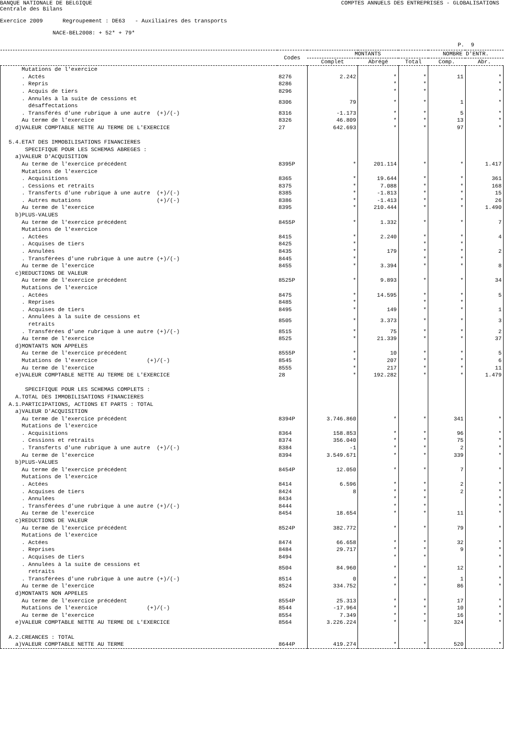BANQUE NATIONALE DE BELGIQUE COMPTES ANNUELS DES ENTREPRISES - GLOBALISATIONS
Centrale des Bilans
Exercice 2009 Regroupement : DE63 - Auxiliaires des transports
NACE-BEL2008: + 52* + 79*
P. 9
| | Codes | MONTANTS | | | NOMBRE D'ENTR. | |
| --- | --- | --- | --- | --- | --- | --- |
| | | Complet | Abrégé | Total | Comp. | Abr. |
| Mutations de l'exercice | | | | | | |
| . Actés | 8276 | 2.242 | * | * | 11 | * |
| . Repris | 8286 | | * | * | | * |
| . Acquis de tiers | 8296 | | * | * | | * |
| . Annulés à la suite de cessions et désaffectations | 8306 | 79 | * | * | 1 | * |
| . Transférés d'une rubrique à une autre (+)/(-) | 8316 | -1.173 | * | * | 5 | * |
| Au terme de l'exercice | 8326 | 46.809 | * | * | 13 | * |
| d)VALEUR COMPTABLE NETTE AU TERME DE L'EXERCICE | 27 | 642.693 | * | * | 97 | * |
| 5.4.ETAT DES IMMOBILISATIONS FINANCIERES | | | | | | |
| SPECIFIQUE POUR LES SCHEMAS ABREGES : | | | | | | |
| a)VALEUR D'ACQUISITION | | | | | | |
| Au terme de l'exercice précédent | 8395P | * | 201.114 | * | * | 1.417 |
| Mutations de l'exercice | | | | | | |
| . Acquisitions | 8365 | * | 19.644 | * | * | 361 |
| . Cessions et retraits | 8375 | * | 7.088 | * | * | 168 |
| . Transferts d'une rubrique à une autre (+)/(-) | 8385 | * | -1.813 | * | * | 15 |
| . Autres mutations (+)/(-) | 8386 | * | -1.413 | * | * | 26 |
| Au terme de l'exercice | 8395 | * | 210.444 | * | * | 1.490 |
| b)PLUS-VALUES | | | | | | |
| Au terme de l'exercice précédent | 8455P | * | 1.332 | * | * | 7 |
| Mutations de l'exercice | | | | | | |
| . Actées | 8415 | * | 2.240 | * | * | 4 |
| . Acquises de tiers | 8425 | * | | * | * | |
| . Annulées | 8435 | * | 179 | * | * | 2 |
| . Transférées d'une rubrique à une autre (+)/(-) | 8445 | * | | * | * | |
| Au terme de l'exercice | 8455 | * | 3.394 | * | * | 8 |
| c)REDUCTIONS DE VALEUR | | | | | | |
| Au terme de l'exercice précédent | 8525P | * | 9.893 | * | * | 34 |
| Mutations de l'exercice | | | | | | |
| . Actées | 8475 | * | 14.595 | * | * | 5 |
| . Reprises | 8485 | * | | * | * | |
| . Acquises de tiers | 8495 | * | 149 | * | * | 1 |
| . Annulées à la suite de cessions et retraits | 8505 | * | 3.373 | * | * | 3 |
| . Transférées d'une rubrique à une autre (+)/(-) | 8515 | * | 75 | * | * | 2 |
| Au terme de l'exercice | 8525 | * | 21.339 | * | * | 37 |
| d)MONTANTS NON APPELES | | | | | | |
| Au terme de l'exercice précédent | 8555P | * | 10 | * | * | 5 |
| Mutations de l'exercice (+)/(-) | 8545 | * | 207 | * | * | 6 |
| Au terme de l'exercice | 8555 | * | 217 | * | * | 11 |
| e)VALEUR COMPTABLE NETTE AU TERME DE L'EXERCICE | 28 | * | 192.282 | * | * | 1.479 |
| SPECIFIQUE POUR LES SCHEMAS COMPLETS : | | | | | | |
| A.TOTAL DES IMMOBILISATIONS FINANCIERES | | | | | | |
| A.1.PARTICIPATIONS, ACTIONS ET PARTS : TOTAL | | | | | | |
| a)VALEUR D'ACQUISITION | | | | | | |
| Au terme de l'exercice précédent | 8394P | 3.746.860 | * | * | 341 | * |
| Mutations de l'exercice | | | | | | |
| . Acquisitions | 8364 | 158.853 | * | * | 96 | * |
| . Cessions et retraits | 8374 | 356.040 | * | * | 75 | * |
| . Transferts d'une rubrique à une autre (+)/(-) | 8384 | -1 | * | * | 2 | * |
| Au terme de l'exercice | 8394 | 3.549.671 | * | * | 339 | * |
| b)PLUS-VALUES | | | | | | |
| Au terme de l'exercice précédent | 8454P | 12.050 | * | * | 7 | * |
| Mutations de l'exercice | | | | | | |
| . Actées | 8414 | 6.596 | * | * | 2 | * |
| . Acquises de tiers | 8424 | 8 | * | * | 2 | * |
| . Annulées | 8434 | | * | * | | * |
| . Transférées d'une rubrique à une autre (+)/(-) | 8444 | | * | * | | * |
| Au terme de l'exercice | 8454 | 18.654 | * | * | 11 | * |
| c)REDUCTIONS DE VALEUR | | | | | | |
| Au terme de l'exercice précédent | 8524P | 382.772 | * | * | 79 | * |
| Mutations de l'exercice | | | | | | |
| . Actées | 8474 | 66.658 | * | * | 32 | * |
| . Reprises | 8484 | 29.717 | * | * | 9 | * |
| . Acquises de tiers | 8494 | | * | * | | * |
| . Annulées à la suite de cessions et retraits | 8504 | 84.960 | * | * | 12 | * |
| . Transférées d'une rubrique à une autre (+)/(-) | 8514 | 0 | * | * | 1 | * |
| Au terme de l'exercice | 8524 | 334.752 | * | * | 86 | * |
| d)MONTANTS NON APPELES | | | | | | |
| Au terme de l'exercice précédent | 8554P | 25.313 | * | * | 17 | * |
| Mutations de l'exercice (+)/(-) | 8544 | -17.964 | * | * | 10 | * |
| Au terme de l'exercice | 8554 | 7.349 | * | * | 16 | * |
| e)VALEUR COMPTABLE NETTE AU TERME DE L'EXERCICE | 8564 | 3.226.224 | * | * | 324 | * |
| A.2.CREANCES : TOTAL | | | | | | |
| a)VALEUR COMPTABLE NETTE AU TERME | 8644P | 419.274 | * | * | 520 | * |